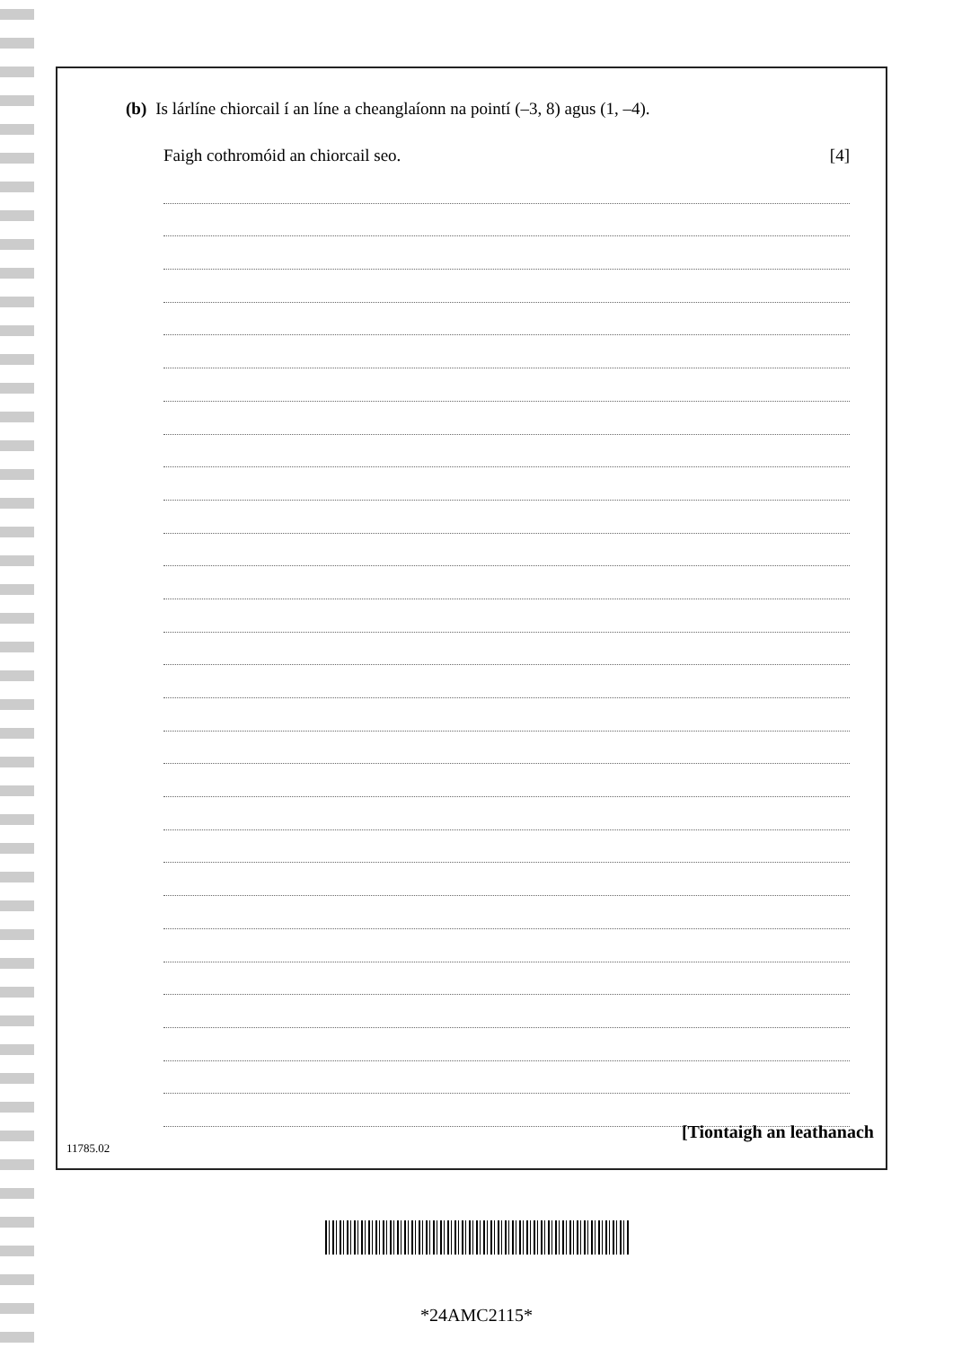(b) Is lárlíne chiorcail í an líne a cheanglaíonn na pointí (–3, 8) agus (1, –4).
Faigh cothromóid an chiorcail seo. [4]
[Tiontaigh an leathanach
11785.02
*24AMC2115*